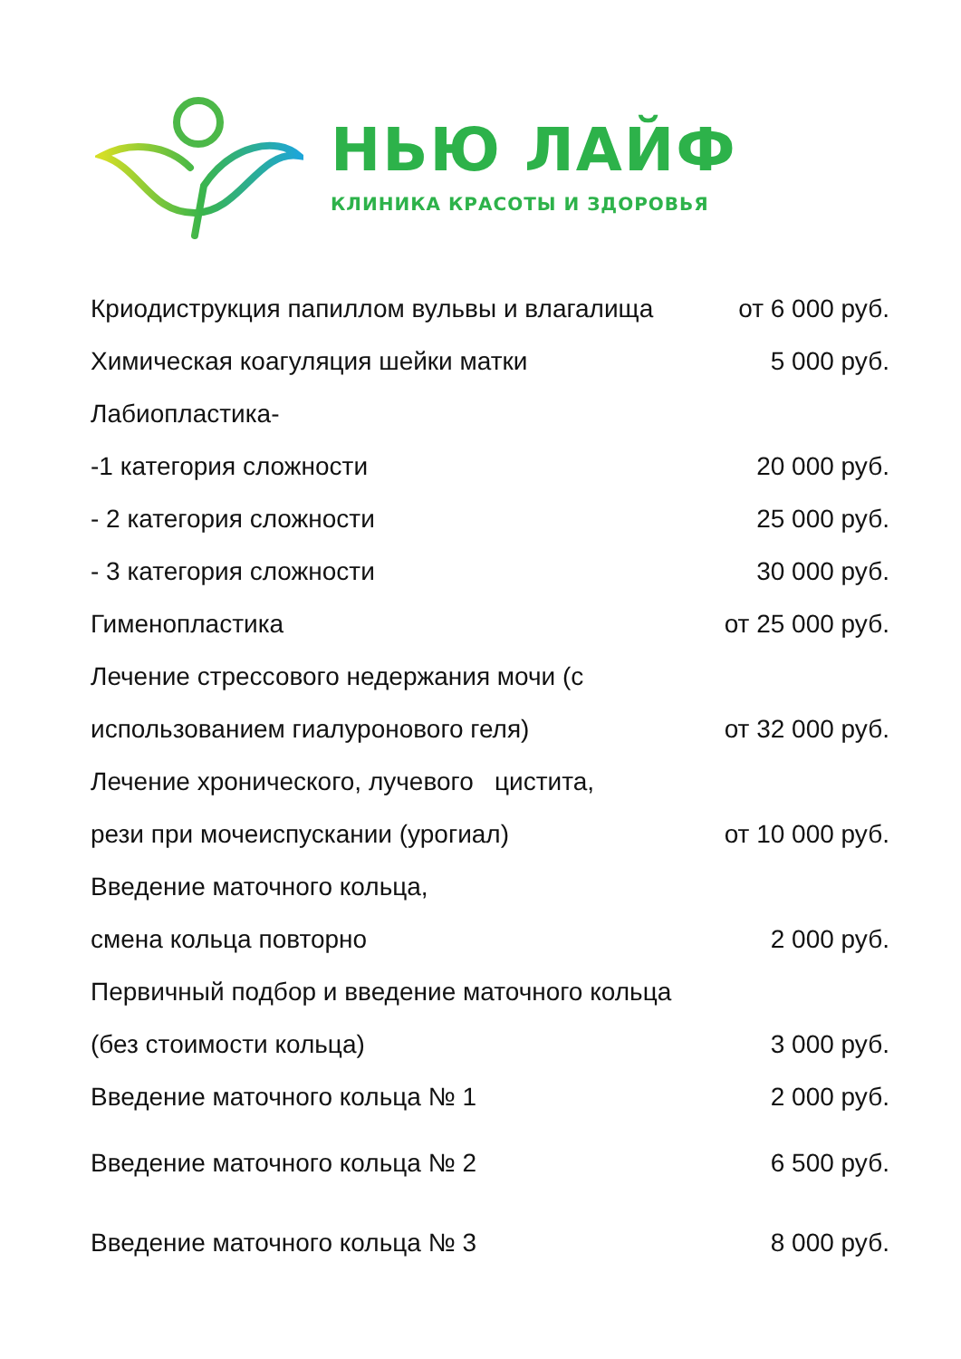НЬЮ ЛАЙФ
КЛИНИКА КРАСОТЫ И ЗДОРОВЬЯ
| Криодиструкция папиллом вульвы и влагалища | от 6 000 руб. |
| Химическая коагуляция шейки матки | 5 000 руб. |
| Лабиопластика- | |
| -1 категория сложности | 20 000 руб. |
| - 2 категория сложности | 25 000 руб. |
| - 3 категория сложности | 30 000 руб. |
| Гименопластика | от 25 000 руб. |
| Лечение стрессового недержания мочи (с | |
| использованием гиалуронового геля) | от 32 000 руб. |
| Лечение хронического, лучевого цистита, | |
| рези при мочеиспускании (урогиал) | от 10 000 руб. |
| Введение маточного кольца, | |
| смена кольца повторно | 2 000 руб. |
| Первичный подбор и введение маточного кольца | |
| (без стоимости кольца) | 3 000 руб. |
| Введение маточного кольца № 1 | 2 000 руб. |
| Введение маточного кольца № 2 | 6 500 руб. |
| Введение маточного кольца № 3 | 8 000 руб. |